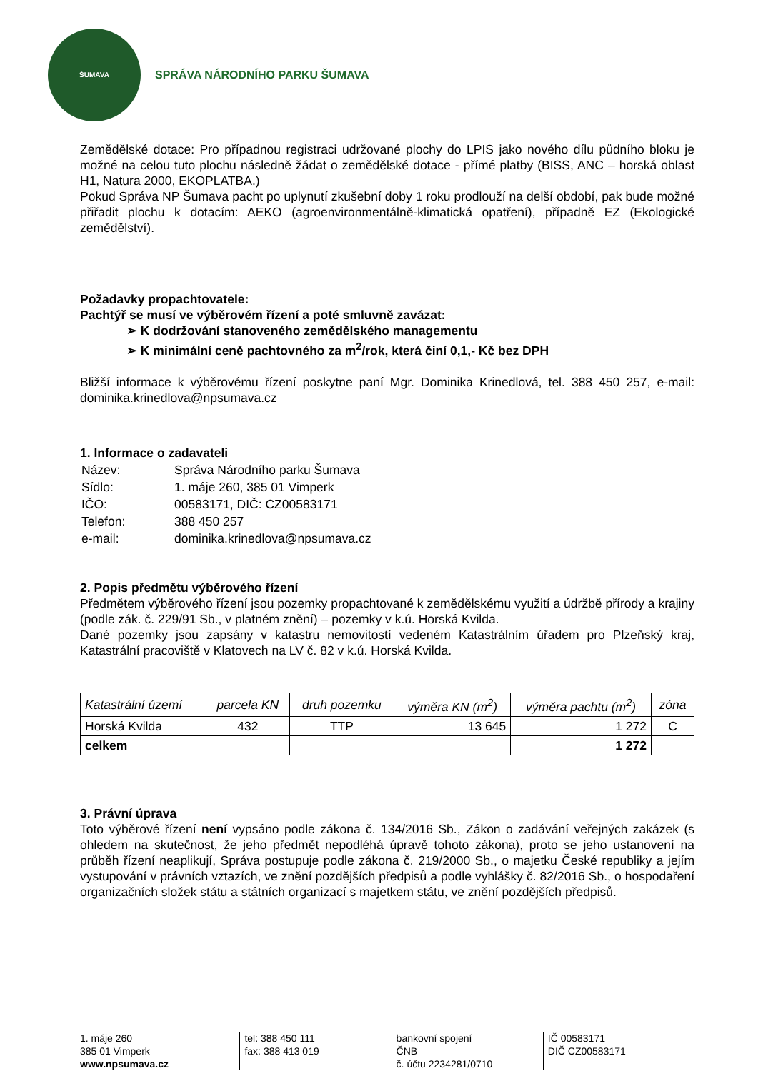ŠUMAVA
SPRÁVA NÁRODNÍHO PARKU ŠUMAVA
Zemědělské dotace: Pro případnou registraci udržované plochy do LPIS jako nového dílu půdního bloku je možné na celou tuto plochu následně žádat o zemědělské dotace - přímé platby (BISS, ANC – horská oblast H1, Natura 2000, EKOPLATBA.)
Pokud Správa NP Šumava pacht po uplynutí zkušební doby 1 roku prodlouží na delší období, pak bude možné přiřadit plochu k dotacím: AEKO (agroenvironmentálně-klimatická opatření), případně EZ (Ekologické zemědělství).
Požadavky propachtovatele:
Pachtýř se musí ve výběrovém řízení a poté smluvně zavázat:
➢ K dodržování stanoveného zemědělského managementu
➢ K minimální ceně pachtovného za m<sup>2</sup>/rok, která činí 0,1,- Kč bez DPH
Bližší informace k výběrovému řízení poskytne paní Mgr. Dominika Krinedlová, tel. 388 450 257, e-mail: dominika.krinedlova@npsumava.cz
1. Informace o zadavateli
| Název: | Správa Národního parku Šumava |
| Sídlo: | 1. máje 260, 385 01 Vimperk |
| IČO: | 00583171, DIČ: CZ00583171 |
| Telefon: | 388 450 257 |
| e-mail: | dominika.krinedlova@npsumava.cz |
2. Popis předmětu výběrového řízení
Předmětem výběrového řízení jsou pozemky propachtované k zemědělskému využití a údržbě přírody a krajiny (podle zák. č. 229/91 Sb., v platném znění) – pozemky v k.ú. Horská Kvilda.
Dané pozemky jsou zapsány v katastru nemovitostí vedeném Katastrálním úřadem pro Plzeňský kraj, Katastrální pracoviště v Klatovech na LV č. 82 v k.ú. Horská Kvilda.
| Katastrální území | parcela KN | druh pozemku | výměra KN (m<sup>2</sup>) | výměra pachtu (m<sup>2</sup>) | zóna |
| --- | --- | --- | --- | --- | --- |
| Horská Kvilda | 432 | TTP | 13 645 | 1 272 | C |
| celkem | | | | 1 272 | |
3. Právní úprava
Toto výběrové řízení není vypsáno podle zákona č. 134/2016 Sb., Zákon o zadávání veřejných zakázek (s ohledem na skutečnost, že jeho předmět nepodléhá úpravě tohoto zákona), proto se jeho ustanovení na průběh řízení neaplikují, Správa postupuje podle zákona č. 219/2000 Sb., o majetku České republiky a jejím vystupování v právních vztazích, ve znění pozdějších předpisů a podle vyhlášky č. 82/2016 Sb., o hospodaření organizačních složek státu a státních organizací s majetkem státu, ve znění pozdějších předpisů.
1. máje 260
385 01 Vimperk
www.npsumava.cz
tel: 388 450 111
fax: 388 413 019
bankovní spojení
ČNB
č. účtu 2234281/0710
IČ 00583171
DIČ CZ00583171